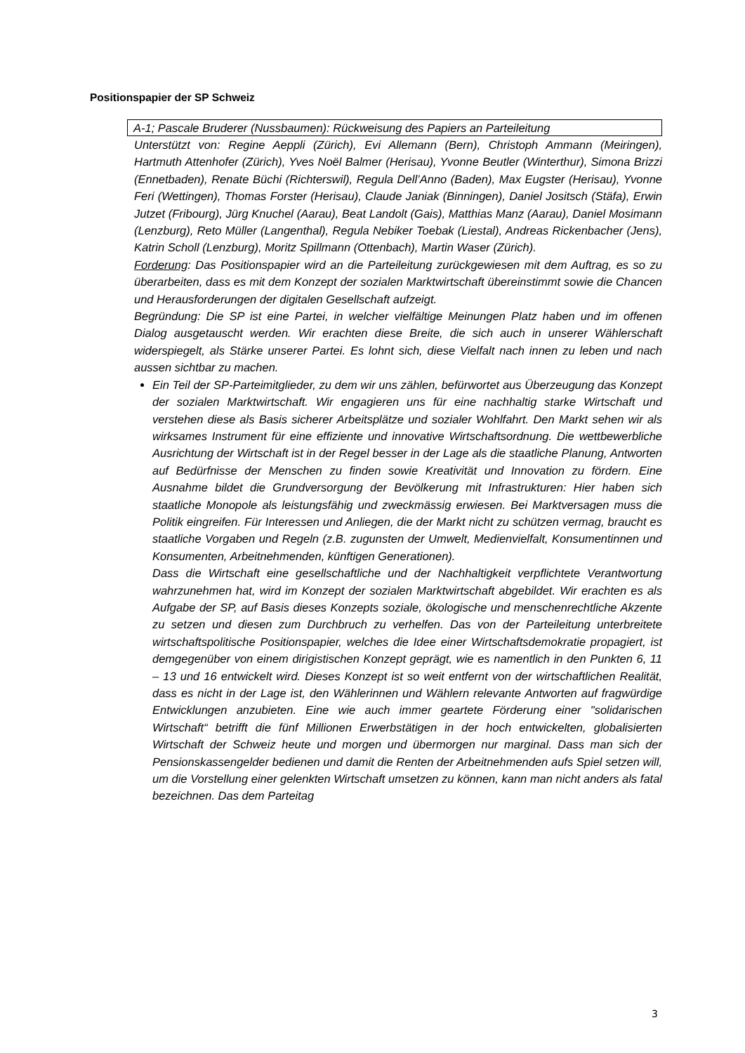Positionspapier der SP Schweiz
A-1; Pascale Bruderer (Nussbaumen): Rückweisung des Papiers an Parteileitung
Unterstützt von: Regine Aeppli (Zürich), Evi Allemann (Bern), Christoph Ammann (Meiringen), Hartmuth Attenhofer (Zürich), Yves Noël Balmer (Herisau), Yvonne Beutler (Winterthur), Simona Brizzi (Ennetbaden), Renate Büchi (Richterswil), Regula Dell’Anno (Baden), Max Eugster (Herisau), Yvonne Feri (Wettingen), Thomas Forster (Herisau), Claude Janiak (Binningen), Daniel Jositsch (Stäfa), Erwin Jutzet (Fribourg), Jürg Knuchel (Aarau), Beat Landolt (Gais), Matthias Manz (Aarau), Daniel Mosimann (Lenzburg), Reto Müller (Langenthal), Regula Nebiker Toebak (Liestal), Andreas Rickenbacher (Jens), Katrin Scholl (Lenzburg), Moritz Spillmann (Ottenbach), Martin Waser (Zürich).
Forderung: Das Positionspapier wird an die Parteileitung zurückgewiesen mit dem Auftrag, es so zu überarbeiten, dass es mit dem Konzept der sozialen Marktwirtschaft übereinstimmt sowie die Chancen und Herausforderungen der digitalen Gesellschaft aufzeigt.
Begründung: Die SP ist eine Partei, in welcher vielfältige Meinungen Platz haben und im offenen Dialog ausgetauscht werden. Wir erachten diese Breite, die sich auch in unserer Wählerschaft widerspiegelt, als Stärke unserer Partei. Es lohnt sich, diese Vielfalt nach innen zu leben und nach aussen sichtbar zu machen.
Ein Teil der SP-Parteimitglieder, zu dem wir uns zählen, befürwortet aus Überzeugung das Konzept der sozialen Marktwirtschaft. Wir engagieren uns für eine nachhaltig starke Wirtschaft und verstehen diese als Basis sicherer Arbeitsplätze und sozialer Wohlfahrt. Den Markt sehen wir als wirksames Instrument für eine effiziente und innovative Wirtschaftsordnung. Die wettbewerbliche Ausrichtung der Wirtschaft ist in der Regel besser in der Lage als die staatliche Planung, Antworten auf Bedürfnisse der Menschen zu finden sowie Kreativität und Innovation zu fördern. Eine Ausnahme bildet die Grundversorgung der Bevölkerung mit Infrastrukturen: Hier haben sich staatliche Monopole als leistungsfähig und zweckmässig erwiesen. Bei Marktversagen muss die Politik eingreifen. Für Interessen und Anliegen, die der Markt nicht zu schützen vermag, braucht es staatliche Vorgaben und Regeln (z.B. zugunsten der Umwelt, Medienvielfalt, Konsumentinnen und Konsumenten, Arbeitnehmenden, künftigen Generationen).
Dass die Wirtschaft eine gesellschaftliche und der Nachhaltigkeit verpflichtete Verantwortung wahrzunehmen hat, wird im Konzept der sozialen Marktwirtschaft abgebildet. Wir erachten es als Aufgabe der SP, auf Basis dieses Konzepts soziale, ökologische und menschenrechtliche Akzente zu setzen und diesen zum Durchbruch zu verhelfen. Das von der Parteileitung unterbreitete wirtschaftspolitische Positionspapier, welches die Idee einer Wirtschaftsdemokratie propagiert, ist demgegenüber von einem dirigistischen Konzept geprägt, wie es namentlich in den Punkten 6, 11 – 13 und 16 entwickelt wird. Dieses Konzept ist so weit entfernt von der wirtschaftlichen Realität, dass es nicht in der Lage ist, den Wählerinnen und Wählern relevante Antworten auf fragwürdige Entwicklungen anzubieten. Eine wie auch immer geartete Förderung einer "solidarischen Wirtschaft“ betrifft die fünf Millionen Erwerbstätigen in der hoch entwickelten, globalisierten Wirtschaft der Schweiz heute und morgen und übermorgen nur marginal. Dass man sich der Pensionskassengelder bedienen und damit die Renten der Arbeitnehmenden aufs Spiel setzen will, um die Vorstellung einer gelenkten Wirtschaft umsetzen zu können, kann man nicht anders als fatal bezeichnen. Das dem Parteitag
3